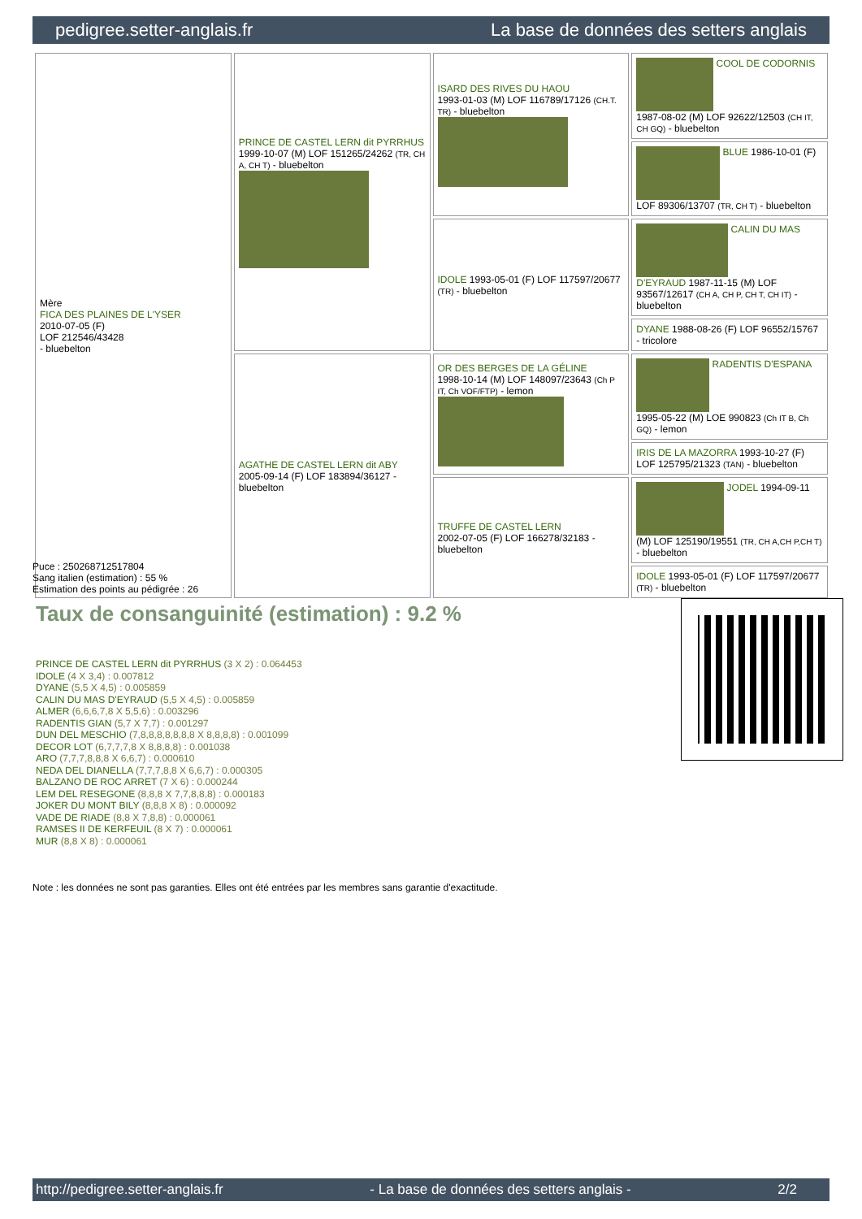pedigree.setter-anglais.fr La base de données des setters anglais
| Mère FICA DES PLAINES DE L'YSER 2010-07-05 (F) LOF 212546/43428 - bluebelton | PRINCE DE CASTEL LERN dit PYRRHUS 1999-10-07 (M) LOF 151265/24262 (TR, CH A, CH T) - bluebelton | ISARD DES RIVES DU HAOU 1993-01-03 (M) LOF 116789/17126 (CH.T. TR) - bluebelton | COOL DE CODORNIS 1987-08-02 (M) LOF 92622/12503 (CH IT, CH GQ) - bluebelton |
| | | | BLUE 1986-10-01 (F) LOF 89306/13707 (TR, CH T) - bluebelton |
| | | IDOLE 1993-05-01 (F) LOF 117597/20677 (TR) - bluebelton | CALIN DU MAS D'EYRAUD 1987-11-15 (M) LOF 93567/12617 (CH A, CH P, CH T, CH IT) - bluebelton |
| | | | DYANE 1988-08-26 (F) LOF 96552/15767 - tricolore |
| | AGATHE DE CASTEL LERN dit ABY 2005-09-14 (F) LOF 183894/36127 - bluebelton | OR DES BERGES DE LA GÉLINE 1998-10-14 (M) LOF 148097/23643 (Ch P IT, Ch VOF/FTP) - lemon | RADENTIS D'ESPANA 1995-05-22 (M) LOE 990823 (Ch IT B, Ch GQ) - lemon |
| | | | IRIS DE LA MAZORRA 1993-10-27 (F) LOF 125795/21323 (TAN) - bluebelton |
| | | TRUFFE DE CASTEL LERN 2002-07-05 (F) LOF 166278/32183 - bluebelton | JODEL 1994-09-11 (M) LOF 125190/19551 (TR, CH A,CH P,CH T) - bluebelton |
| | | | IDOLE 1993-05-01 (F) LOF 117597/20677 (TR) - bluebelton |
Puce : 250268712517804
Sang italien (estimation) : 55 %
Estimation des points au pédigrée : 26
Taux de consanguinité (estimation) : 9.2 %
PRINCE DE CASTEL LERN dit PYRRHUS (3 X 2) : 0.064453
IDOLE (4 X 3,4) : 0.007812
DYANE (5,5 X 4,5) : 0.005859
CALIN DU MAS D'EYRAUD (5,5 X 4,5) : 0.005859
ALMER (6,6,6,7,8 X 5,5,6) : 0.003296
RADENTIS GIAN (5,7 X 7,7) : 0.001297
DUN DEL MESCHIO (7,8,8,8,8,8,8,8 X 8,8,8,8) : 0.001099
DECOR LOT (6,7,7,7,8 X 8,8,8,8) : 0.001038
ARO (7,7,7,8,8,8 X 6,6,7) : 0.000610
NEDA DEL DIANELLA (7,7,7,8,8 X 6,6,7) : 0.000305
BALZANO DE ROC ARRET (7 X 6) : 0.000244
LEM DEL RESEGONE (8,8,8 X 7,7,8,8,8) : 0.000183
JOKER DU MONT BILY (8,8,8 X 8) : 0.000092
VADE DE RIADE (8,8 X 7,8,8) : 0.000061
RAMSES II DE KERFEUIL (8 X 7) : 0.000061
MUR (8,8 X 8) : 0.000061
Note : les données ne sont pas garanties. Elles ont été entrées par les membres sans garantie d'exactitude.
http://pedigree.setter-anglais.fr - La base de données des setters anglais - 2/2